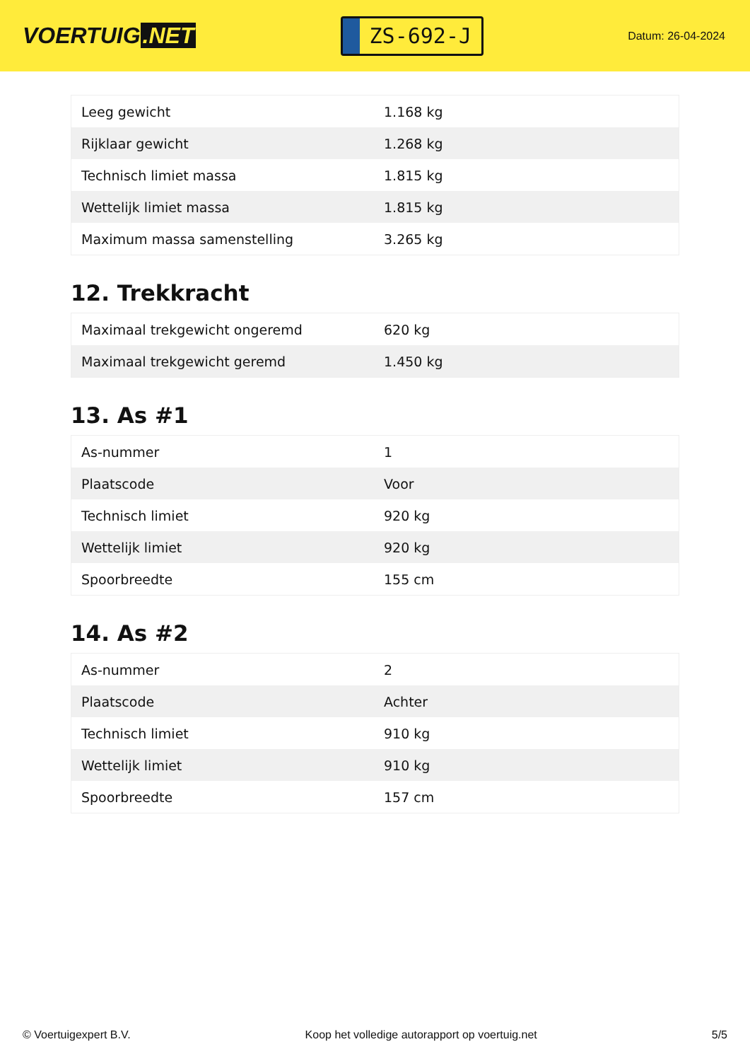VOERTUIG.NET
ZS-692-J
Datum: 26-04-2024
| Leeg gewicht | 1.168 kg |
| Rijklaar gewicht | 1.268 kg |
| Technisch limiet massa | 1.815 kg |
| Wettelijk limiet massa | 1.815 kg |
| Maximum massa samenstelling | 3.265 kg |
12. Trekkracht
| Maximaal trekgewicht ongeremd | 620 kg |
| Maximaal trekgewicht geremd | 1.450 kg |
13. As #1
| As-nummer | 1 |
| Plaatscode | Voor |
| Technisch limiet | 920 kg |
| Wettelijk limiet | 920 kg |
| Spoorbreedte | 155 cm |
14. As #2
| As-nummer | 2 |
| Plaatscode | Achter |
| Technisch limiet | 910 kg |
| Wettelijk limiet | 910 kg |
| Spoorbreedte | 157 cm |
© Voertuigexpert B.V. Koop het volledige autorapport op voertuig.net 5/5